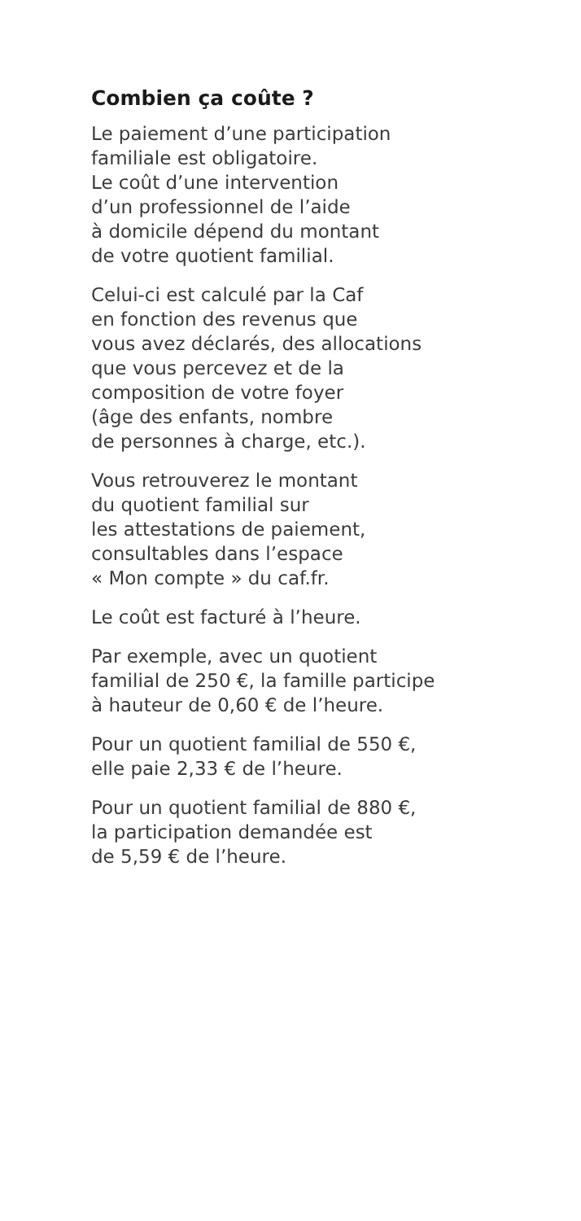Combien ça coûte ?
Le paiement d’une participation
familiale est obligatoire.
Le coût d’une intervention
d’un professionnel de l’aide
à domicile dépend du montant
de votre quotient familial.
Celui-ci est calculé par la Caf
en fonction des revenus que
vous avez déclarés, des allocations
que vous percevez et de la
composition de votre foyer
(âge des enfants, nombre
de personnes à charge, etc.).
Vous retrouverez le montant
du quotient familial sur
les attestations de paiement,
consultables dans l’espace
« Mon compte » du caf.fr.
Le coût est facturé à l’heure.
Par exemple, avec un quotient
familial de 250 €, la famille participe
à hauteur de 0,60 € de l’heure.
Pour un quotient familial de 550 €,
elle paie 2,33 € de l’heure.
Pour un quotient familial de 880 €,
la participation demandée est
de 5,59 € de l’heure.